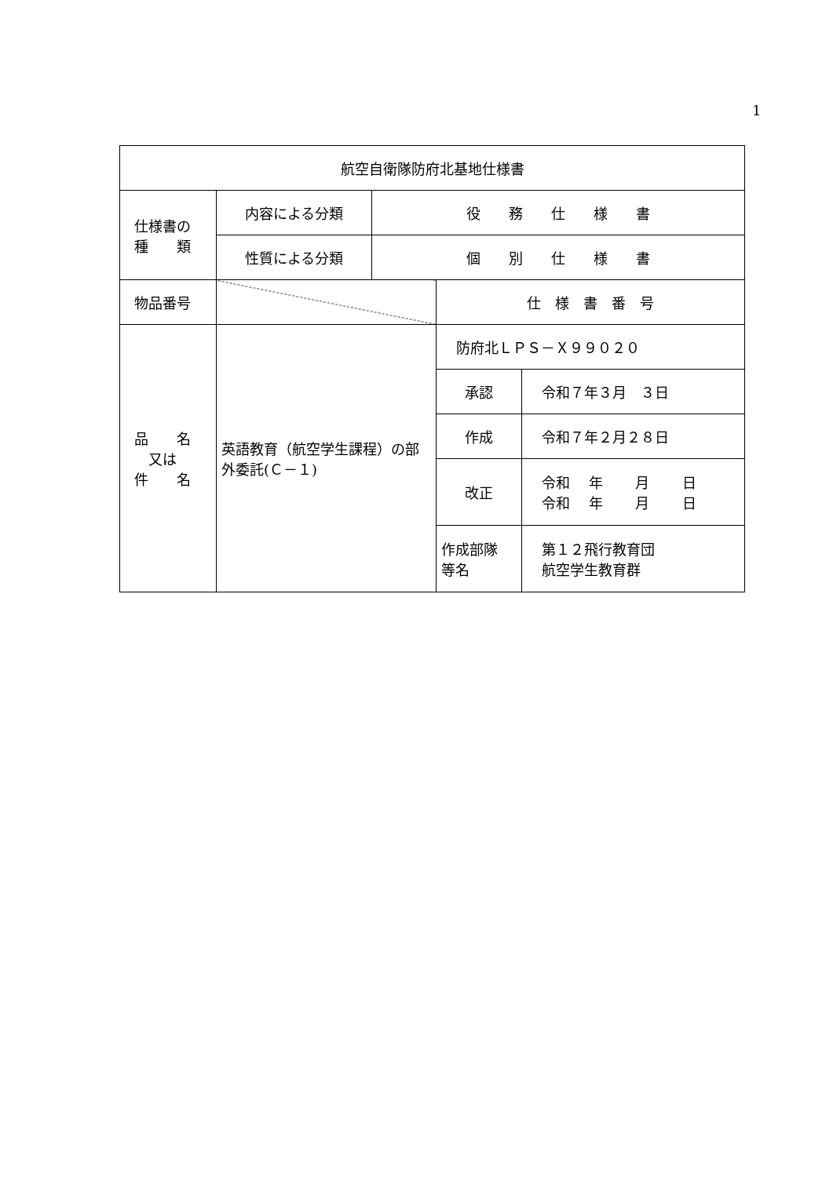1
| 航空自衛隊防府北基地仕様書 | | | | |
| 仕様書の 種 類 | 内容による分類 | 役 務 仕 様 書 | | |
| | 性質による分類 | 個 別 仕 様 書 | | |
| 物品番号 | | | 仕 様 書 番 号 | |
| 品 名 又は 件 名 | 英語教育（航空学生課程）の部外委託(Ｃ－１) | | 防府北ＬＰＳ－Ｘ９９０２０ | |
| | | | 承認 | 令和７年３月 ３日 |
| | | | 作成 | 令和７年２月２８日 |
| | | | 改正 | 令和 年 月 日 令和 年 月 日 |
| | | | 作成部隊 等名 | 第１２飛行教育団 航空学生教育群 |